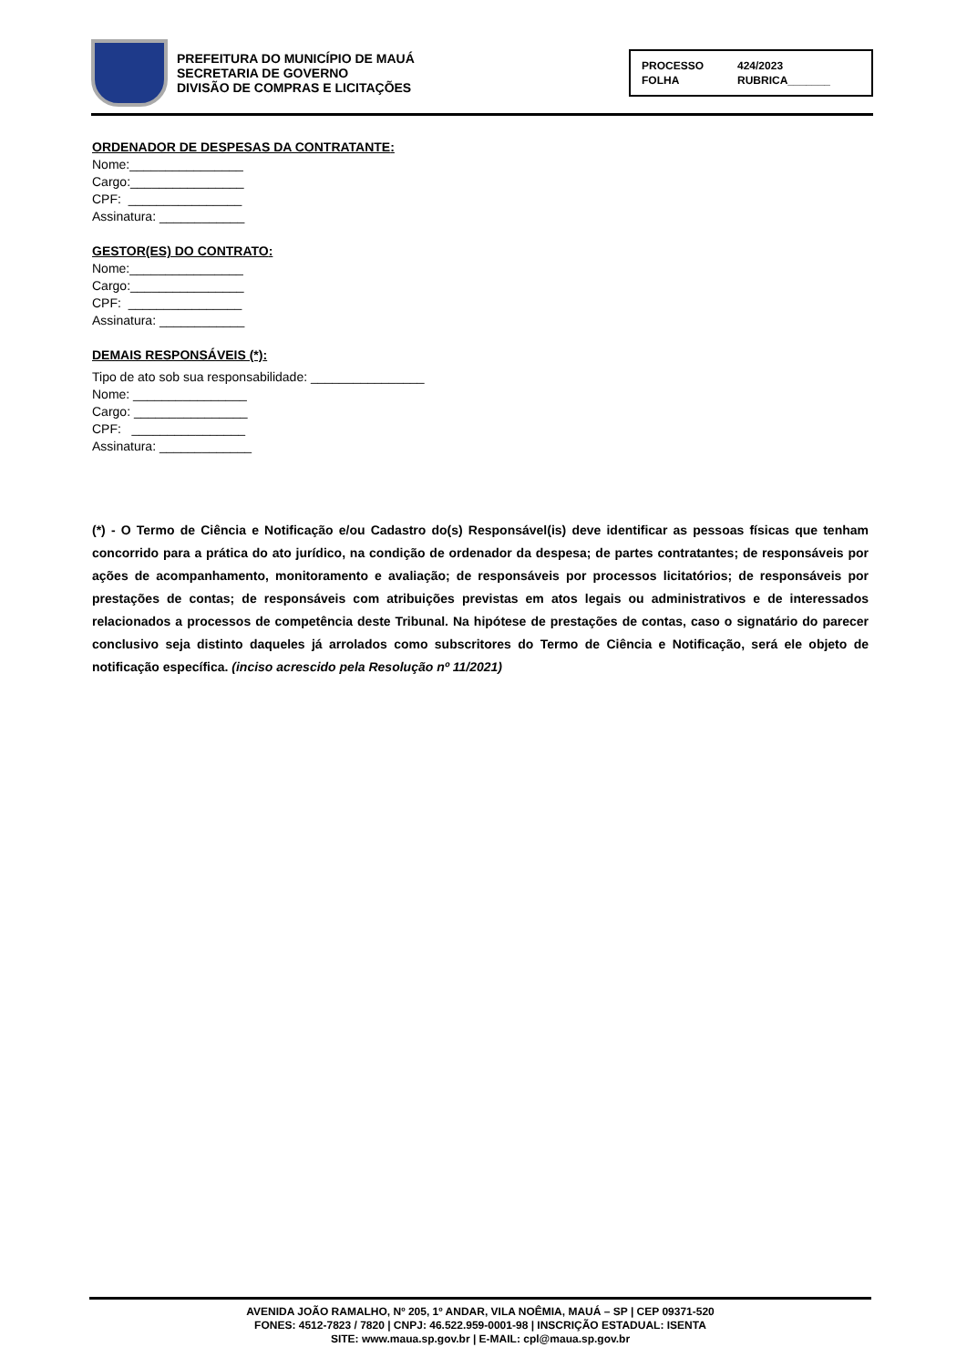PREFEITURA DO MUNICÍPIO DE MAUÁ
SECRETARIA DE GOVERNO
DIVISÃO DE COMPRAS E LICITAÇÕES
PROCESSO 424/2023 FOLHA RUBRICA_______
ORDENADOR DE DESPESAS DA CONTRATANTE:
Nome:________________
Cargo:________________
CPF: ________________
Assinatura: ____________
GESTOR(ES) DO CONTRATO:
Nome:________________
Cargo:________________
CPF: ________________
Assinatura: ____________
DEMAIS RESPONSÁVEIS (*):
Tipo de ato sob sua responsabilidade: ________________
Nome: ________________
Cargo: ________________
CPF: ________________
Assinatura: _____________
(*) - O Termo de Ciência e Notificação e/ou Cadastro do(s) Responsável(is) deve identificar as pessoas físicas que tenham concorrido para a prática do ato jurídico, na condição de ordenador da despesa; de partes contratantes; de responsáveis por ações de acompanhamento, monitoramento e avaliação; de responsáveis por processos licitatórios; de responsáveis por prestações de contas; de responsáveis com atribuições previstas em atos legais ou administrativos e de interessados relacionados a processos de competência deste Tribunal. Na hipótese de prestações de contas, caso o signatário do parecer conclusivo seja distinto daqueles já arrolados como subscritores do Termo de Ciência e Notificação, será ele objeto de notificação específica. (inciso acrescido pela Resolução nº 11/2021)
AVENIDA JOÃO RAMALHO, Nº 205, 1º ANDAR, VILA NOÊMIA, MAUÁ – SP | CEP 09371-520
FONES: 4512-7823 / 7820 | CNPJ: 46.522.959-0001-98 | INSCRIÇÃO ESTADUAL: ISENTA
SITE: www.maua.sp.gov.br | E-MAIL: cpl@maua.sp.gov.br